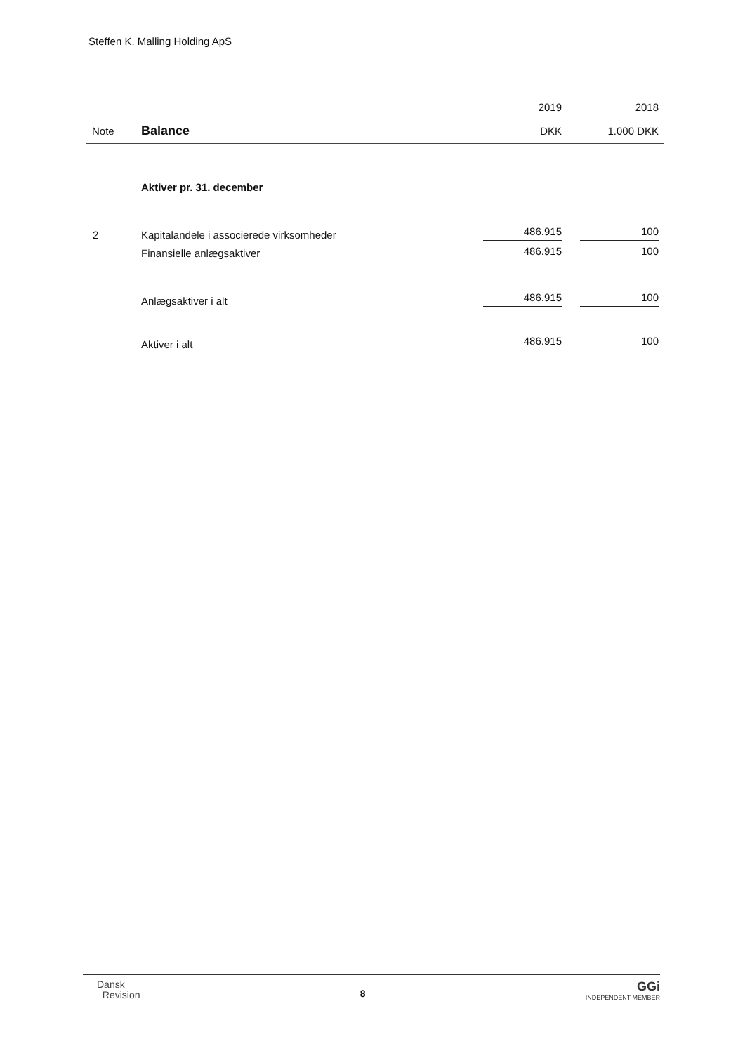Steffen K. Malling Holding ApS
| | | 2019 | 2018 |
| --- | --- | --- | --- |
| Note | Balance | DKK | 1.000 DKK |
| | Aktiver pr. 31. december | | |
| 2 | Kapitalandele i associerede virksomheder | 486.915 | 100 |
| | Finansielle anlægsaktiver | 486.915 | 100 |
| | Anlægsaktiver i alt | 486.915 | 100 |
| | Aktiver i alt | 486.915 | 100 |
Dansk
Revision
8
GGi
INDEPENDENT MEMBER